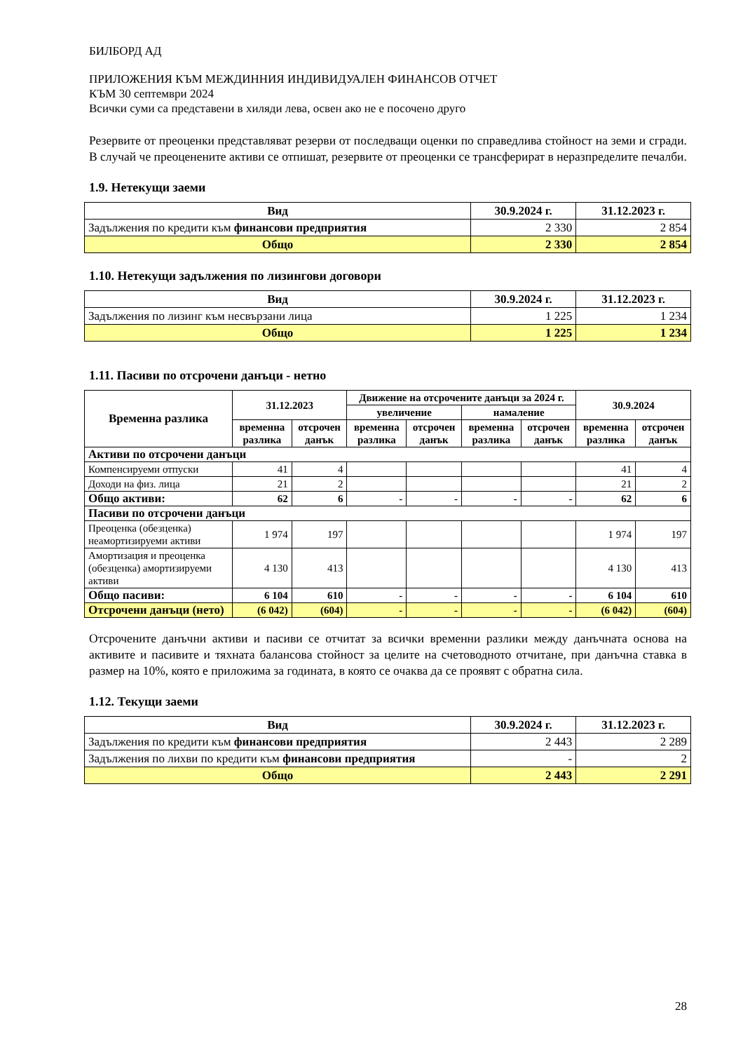БИЛБОРД АД
ПРИЛОЖЕНИЯ КЪМ МЕЖДИННИЯ ИНДИВИДУАЛЕН ФИНАНСОВ ОТЧЕТ
КЪМ 30 септември 2024
Всички суми са представени в хиляди лева, освен ако не е посочено друго
Резервите от преоценки представляват резерви от последващи оценки по справедлива стойност на земи и сгради. В случай че преоценените активи се отпишат, резервите от преоценки се трансферират в неразпределите печалби.
1.9. Нетекущи заеми
| Вид | 30.9.2024 г. | 31.12.2023 г. |
| --- | --- | --- |
| Задължения по кредити към финансови предприятия | 2 330 | 2 854 |
| Общо | 2 330 | 2 854 |
1.10. Нетекущи задължения по лизингови договори
| Вид | 30.9.2024 г. | 31.12.2023 г. |
| --- | --- | --- |
| Задължения по лизинг към несвързани лица | 1 225 | 1 234 |
| Общо | 1 225 | 1 234 |
1.11. Пасиви по отсрочени данъци - нетно
| Временна разлика | 31.12.2023 | | Движение на отсрочените данъци за 2024 г. | | | | 30.9.2024 | |
| --- | --- | --- | --- | --- | --- | --- | --- | --- |
| | | | увеличение | | намаление | | | |
| | временна разлика | отсрочен данък | временна разлика | отсрочен данък | временна разлика | отсрочен данък | временна разлика | отсрочен данък |
| Активи по отсрочени данъци | | | | | | | | |
| Компенсируеми отпуски | 41 | 4 | | | | | 41 | 4 |
| Доходи на физ. лица | 21 | 2 | | | | | 21 | 2 |
| Общо активи: | 62 | 6 | - | - | - | - | 62 | 6 |
| Пасиви по отсрочени данъци | | | | | | | | |
| Преоценка (обезценка) неамортизируеми активи | 1 974 | 197 | | | | | 1 974 | 197 |
| Амортизация и преоценка (обезценка) амортизируеми активи | 4 130 | 413 | | | | | 4 130 | 413 |
| Общо пасиви: | 6 104 | 610 | - | - | - | - | 6 104 | 610 |
| Отсрочени данъци (нето) | (6 042) | (604) | - | - | - | - | (6 042) | (604) |
Отсрочените данъчни активи и пасиви се отчитат за всички временни разлики между данъчната основа на активите и пасивите и тяхната балансова стойност за целите на счетоводното отчитане, при данъчна ставка в размер на 10%, която е приложима за годината, в която се очаква да се проявят с обратна сила.
1.12. Текущи заеми
| Вид | 30.9.2024 г. | 31.12.2023 г. |
| --- | --- | --- |
| Задължения по кредити към финансови предприятия | 2 443 | 2 289 |
| Задължения по лихви по кредити към финансови предприятия | - | 2 |
| Общо | 2 443 | 2 291 |
28